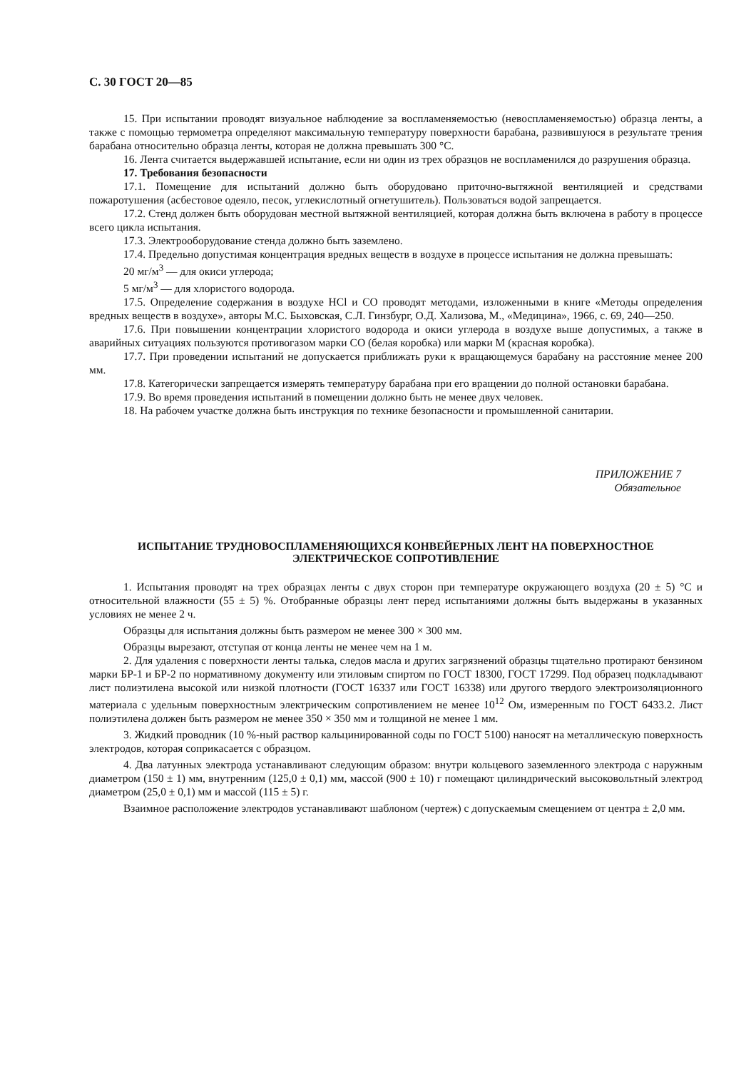С. 30 ГОСТ 20—85
15. При испытании проводят визуальное наблюдение за воспламеняемостью (невоспламеняемостью) образца ленты, а также с помощью термометра определяют максимальную температуру поверхности барабана, развившуюся в результате трения барабана относительно образца ленты, которая не должна превышать 300 °С.
16. Лента считается выдержавшей испытание, если ни один из трех образцов не воспламенился до разрушения образца.
17. Требования безопасности
17.1. Помещение для испытаний должно быть оборудовано приточно-вытяжной вентиляцией и средствами пожаротушения (асбестовое одеяло, песок, углекислотный огнетушитель). Пользоваться водой запрещается.
17.2. Стенд должен быть оборудован местной вытяжной вентиляцией, которая должна быть включена в работу в процессе всего цикла испытания.
17.3. Электрооборудование стенда должно быть заземлено.
17.4. Предельно допустимая концентрация вредных веществ в воздухе в процессе испытания не должна превышать:
20 мг/м<sup>3</sup> — для окиси углерода;
5 мг/м<sup>3</sup> — для хлористого водорода.
17.5. Определение содержания в воздухе HCl и CO проводят методами, изложенными в книге «Методы определения вредных веществ в воздухе», авторы М.С. Быховская, С.Л. Гинзбург, О.Д. Хализова, М., «Медицина», 1966, с. 69, 240—250.
17.6. При повышении концентрации хлористого водорода и окиси углерода в воздухе выше допустимых, а также в аварийных ситуациях пользуются противогазом марки СО (белая коробка) или марки М (красная коробка).
17.7. При проведении испытаний не допускается приближать руки к вращающемуся барабану на расстояние менее 200 мм.
17.8. Категорически запрещается измерять температуру барабана при его вращении до полной остановки барабана.
17.9. Во время проведения испытаний в помещении должно быть не менее двух человек.
18. На рабочем участке должна быть инструкция по технике безопасности и промышленной санитарии.
ПРИЛОЖЕНИЕ 7
Обязательное
ИСПЫТАНИЕ ТРУДНОВОСПЛАМЕНЯЮЩИХСЯ КОНВЕЙЕРНЫХ ЛЕНТ НА ПОВЕРХНОСТНОЕ ЭЛЕКТРИЧЕСКОЕ СОПРОТИВЛЕНИЕ
1. Испытания проводят на трех образцах ленты с двух сторон при температуре окружающего воздуха (20 ± 5) °С и относительной влажности (55 ± 5) %. Отобранные образцы лент перед испытаниями должны быть выдержаны в указанных условиях не менее 2 ч.
Образцы для испытания должны быть размером не менее 300 × 300 мм.
Образцы вырезают, отступая от конца ленты не менее чем на 1 м.
2. Для удаления с поверхности ленты талька, следов масла и других загрязнений образцы тщательно протирают бензином марки БР-1 и БР-2 по нормативному документу или этиловым спиртом по ГОСТ 18300, ГОСТ 17299. Под образец подкладывают лист полиэтилена высокой или низкой плотности (ГОСТ 16337 или ГОСТ 16338) или другого твердого электроизоляционного материала с удельным поверхностным электрическим сопротивлением не менее 10<sup>12</sup> Ом, измеренным по ГОСТ 6433.2. Лист полиэтилена должен быть размером не менее 350 × 350 мм и толщиной не менее 1 мм.
3. Жидкий проводник (10 %-ный раствор кальцинированной соды по ГОСТ 5100) наносят на металлическую поверхность электродов, которая соприкасается с образцом.
4. Два латунных электрода устанавливают следующим образом: внутри кольцевого заземленного электрода с наружным диаметром (150 ± 1) мм, внутренним (125,0 ± 0,1) мм, массой (900 ± 10) г помещают цилиндрический высоковольтный электрод диаметром (25,0 ± 0,1) мм и массой (115 ± 5) г.
Взаимное расположение электродов устанавливают шаблоном (чертеж) с допускаемым смещением от центра ± 2,0 мм.